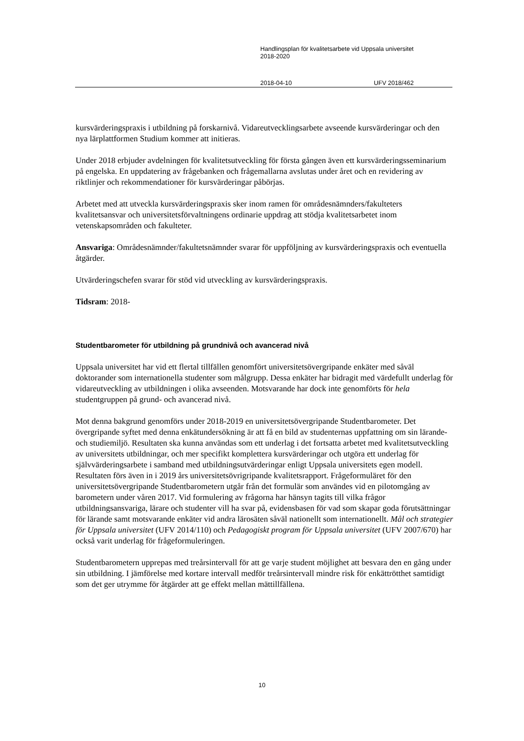Handlingsplan för kvalitetsarbete vid Uppsala universitet
2018-2020
2018-04-10 UFV 2018/462
kursvärderingspraxis i utbildning på forskarnivå. Vidareutvecklingsarbete avseende kursvärderingar och den nya lärplattformen Studium kommer att initieras.
Under 2018 erbjuder avdelningen för kvalitetsutveckling för första gången även ett kursvärderingsseminarium på engelska. En uppdatering av frågebanken och frågemallarna avslutas under året och en revidering av riktlinjer och rekommendationer för kursvärderingar påbörjas.
Arbetet med att utveckla kursvärderingspraxis sker inom ramen för områdesnämnders/fakulteters kvalitetsansvar och universitetsförvaltningens ordinarie uppdrag att stödja kvalitetsarbetet inom vetenskapsområden och fakulteter.
Ansvariga: Områdesnämnder/fakultetsnämnder svarar för uppföljning av kursvärderingspraxis och eventuella åtgärder.
Utvärderingschefen svarar för stöd vid utveckling av kursvärderingspraxis.
Tidsram: 2018-
Studentbarometer för utbildning på grundnivå och avancerad nivå
Uppsala universitet har vid ett flertal tillfällen genomfört universitetsövergripande enkäter med såväl doktorander som internationella studenter som målgrupp. Dessa enkäter har bidragit med värdefullt underlag för vidareutveckling av utbildningen i olika avseenden. Motsvarande har dock inte genomförts för hela studentgruppen på grund- och avancerad nivå.
Mot denna bakgrund genomförs under 2018-2019 en universitetsövergripande Studentbarometer. Det övergripande syftet med denna enkätundersökning är att få en bild av studenternas uppfattning om sin lärande- och studiemiljö. Resultaten ska kunna användas som ett underlag i det fortsatta arbetet med kvalitetsutveckling av universitets utbildningar, och mer specifikt komplettera kursvärderingar och utgöra ett underlag för självvärderingsarbete i samband med utbildningsutvärderingar enligt Uppsala universitets egen modell. Resultaten förs även in i 2019 års universitetsövrigripande kvalitetsrapport. Frågeformuläret för den universitetsövergripande Studentbarometern utgår från det formulär som användes vid en pilotomgång av barometern under våren 2017. Vid formulering av frågorna har hänsyn tagits till vilka frågor utbildningsansvariga, lärare och studenter vill ha svar på, evidensbasen för vad som skapar goda förutsättningar för lärande samt motsvarande enkäter vid andra lärosäten såväl nationellt som internationellt. Mål och strategier för Uppsala universitet (UFV 2014/110) och Pedagogiskt program för Uppsala universitet (UFV 2007/670) har också varit underlag för frågeformuleringen.
Studentbarometern upprepas med treårsintervall för att ge varje student möjlighet att besvara den en gång under sin utbildning. I jämförelse med kortare intervall medför treårsintervall mindre risk för enkättrötthet samtidigt som det ger utrymme för åtgärder att ge effekt mellan mättillfällena.
10